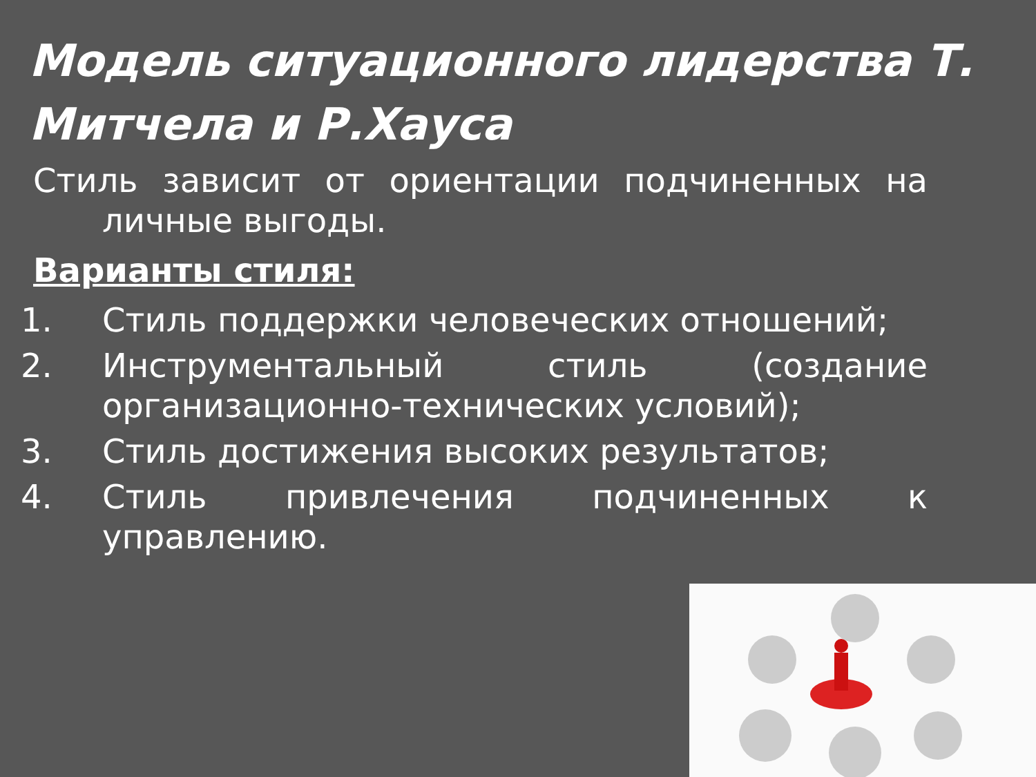Модель ситуационного лидерства Т. Митчела и Р.Хауса
Стиль зависит от ориентации подчиненных на личные выгоды.
Варианты стиля:
1. Стиль поддержки человеческих отношений;
2. Инструментальный стиль (создание организационно-технических условий);
3. Стиль достижения высоких результатов;
4. Стиль привлечения подчиненных к управлению.